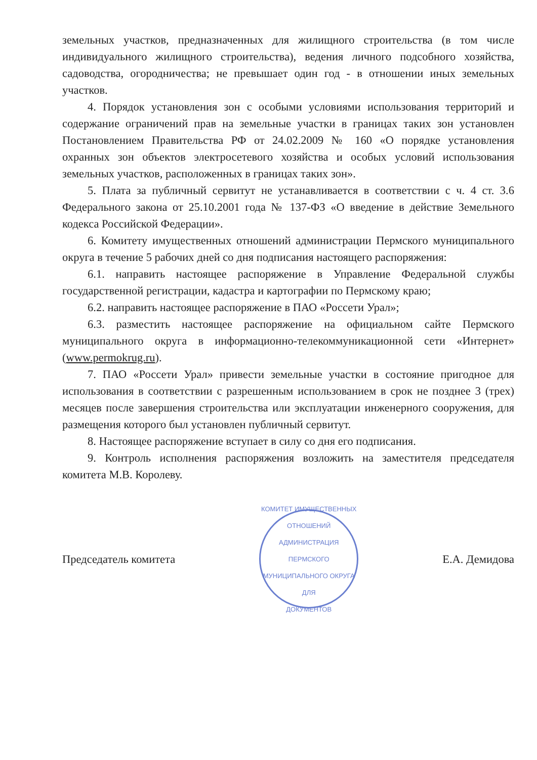земельных участков, предназначенных для жилищного строительства (в том числе индивидуального жилищного строительства), ведения личного подсобного хозяйства, садоводства, огородничества; не превышает один год - в отношении иных земельных участков.
4. Порядок установления зон с особыми условиями использования территорий и содержание ограничений прав на земельные участки в границах таких зон установлен Постановлением Правительства РФ от 24.02.2009 № 160 «О порядке установления охранных зон объектов электросетевого хозяйства и особых условий использования земельных участков, расположенных в границах таких зон».
5. Плата за публичный сервитут не устанавливается в соответствии с ч. 4 ст. 3.6 Федерального закона от 25.10.2001 года № 137-ФЗ «О введение в действие Земельного кодекса Российской Федерации».
6. Комитету имущественных отношений администрации Пермского муниципального округа в течение 5 рабочих дней со дня подписания настоящего распоряжения:
6.1. направить настоящее распоряжение в Управление Федеральной службы государственной регистрации, кадастра и картографии по Пермскому краю;
6.2. направить настоящее распоряжение в ПАО «Россети Урал»;
6.3. разместить настоящее распоряжение на официальном сайте Пермского муниципального округа в информационно-телекоммуникационной сети «Интернет» (www.permokrug.ru).
7. ПАО «Россети Урал» привести земельные участки в состояние пригодное для использования в соответствии с разрешенным использованием в срок не позднее 3 (трех) месяцев после завершения строительства или эксплуатации инженерного сооружения, для размещения которого был установлен публичный сервитут.
8. Настоящее распоряжение вступает в силу со дня его подписания.
9. Контроль исполнения распоряжения возложить на заместителя председателя комитета М.В. Королеву.
Председатель комитета
КОМИТЕТ ИМУЩЕСТВЕННЫХ ОТНОШЕНИЙ
АДМИНИСТРАЦИЯ ПЕРМСКОГО МУНИЦИПАЛЬНОГО ОКРУГА
ДЛЯ
ДОКУМЕНТОВ
Е.А. Демидова